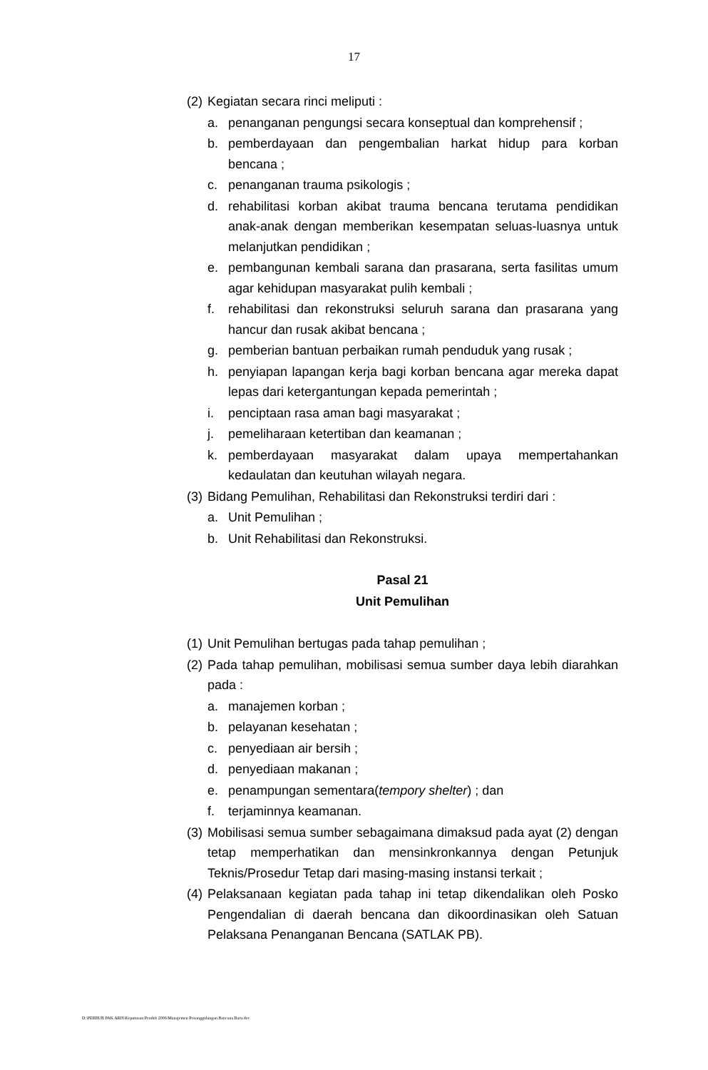17
(2) Kegiatan secara rinci meliputi :
a. penanganan pengungsi secara konseptual dan komprehensif ;
b. pemberdayaan dan pengembalian harkat hidup para korban bencana ;
c. penanganan trauma psikologis ;
d. rehabilitasi korban akibat trauma bencana terutama pendidikan anak-anak dengan memberikan kesempatan seluas-luasnya untuk melanjutkan pendidikan ;
e. pembangunan kembali sarana dan prasarana, serta fasilitas umum agar kehidupan masyarakat pulih kembali ;
f. rehabilitasi dan rekonstruksi seluruh sarana dan prasarana yang hancur dan rusak akibat bencana ;
g. pemberian bantuan perbaikan rumah penduduk yang rusak ;
h. penyiapan lapangan kerja bagi korban bencana agar mereka dapat lepas dari ketergantungan kepada pemerintah ;
i. penciptaan rasa aman bagi masyarakat ;
j. pemeliharaan ketertiban dan keamanan ;
k. pemberdayaan masyarakat dalam upaya mempertahankan kedaulatan dan keutuhan wilayah negara.
(3) Bidang Pemulihan, Rehabilitasi dan Rekonstruksi terdiri dari :
a. Unit Pemulihan ;
b. Unit Rehabilitasi dan Rekonstruksi.
Pasal 21
Unit Pemulihan
(1) Unit Pemulihan bertugas pada tahap pemulihan ;
(2) Pada tahap pemulihan, mobilisasi semua sumber daya lebih diarahkan pada :
a. manajemen korban ;
b. pelayanan kesehatan ;
c. penyediaan air bersih ;
d. penyediaan makanan ;
e. penampungan sementara(tempory shelter) ; dan
f. terjaminnya keamanan.
(3) Mobilisasi semua sumber sebagaimana dimaksud pada ayat (2) dengan tetap memperhatikan dan mensinkronkannya dengan Petunjuk Teknis/Prosedur Tetap dari masing-masing instansi terkait ;
(4) Pelaksanaan kegiatan pada tahap ini tetap dikendalikan oleh Posko Pengendalian di daerah bencana dan dikoordinasikan oleh Satuan Pelaksana Penanganan Bencana (SATLAK PB).
D:\PERBUB PAK ARIS\Keputusan Pendek 2006\Manajemen Penanggulangan Bencana Baru.doc